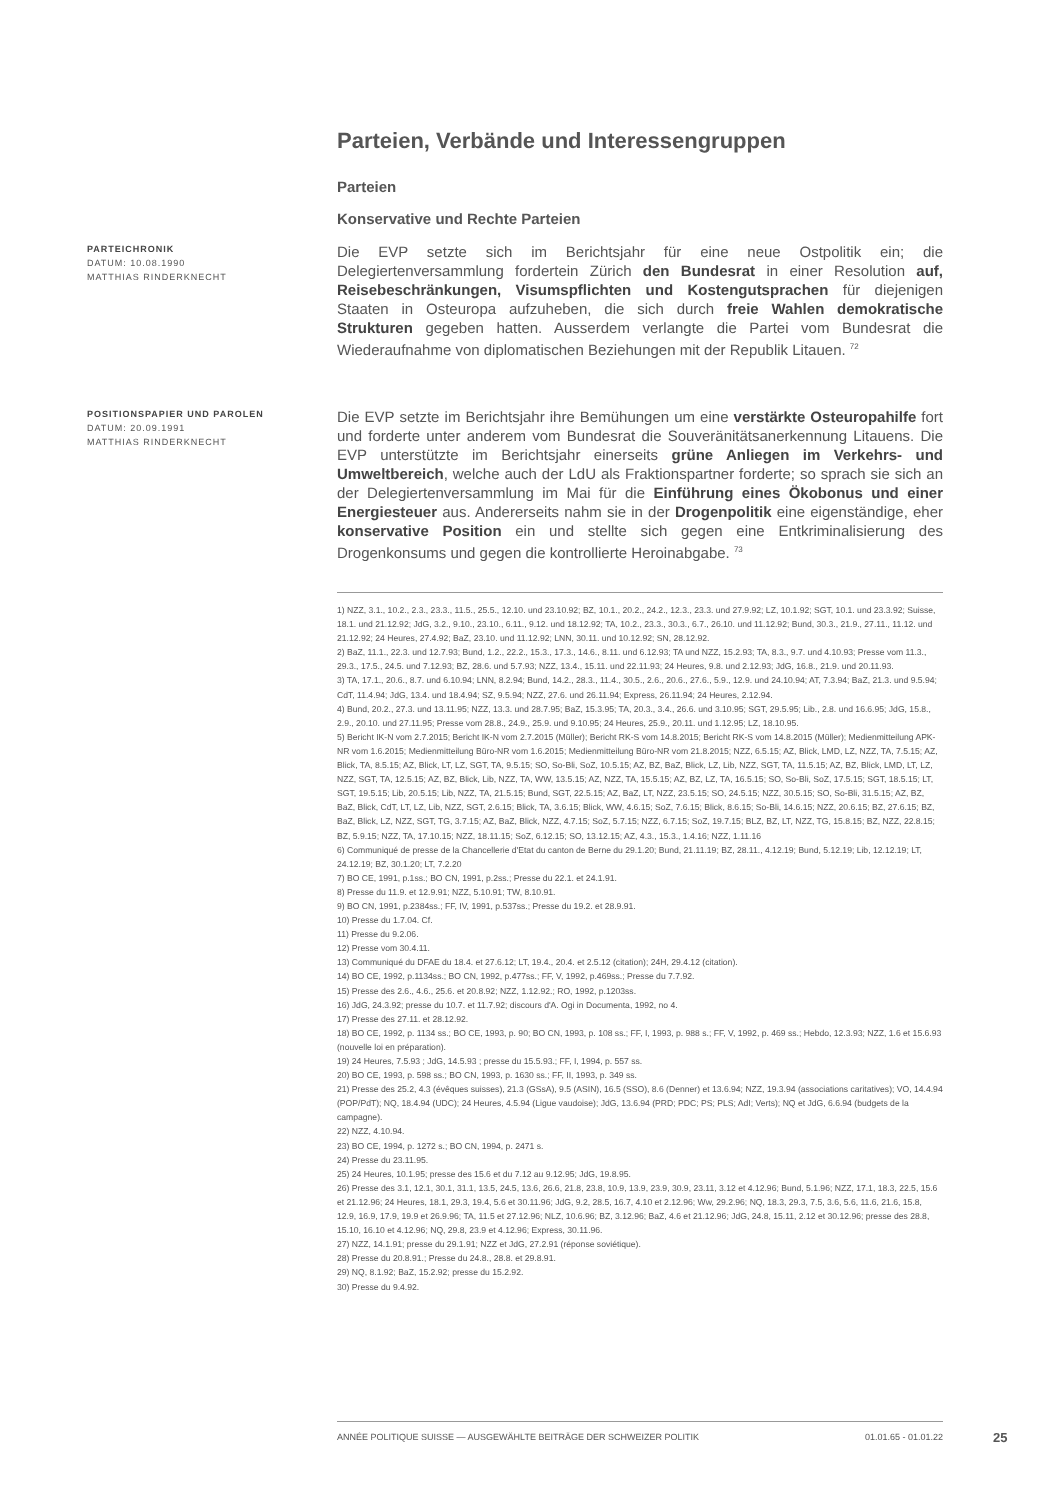Parteien, Verbände und Interessengruppen
Parteien
Konservative und Rechte Parteien
PARTEICHRONIK
DATUM: 10.08.1990
MATTHIAS RINDERKNECHT
Die EVP setzte sich im Berichtsjahr für eine neue Ostpolitik ein; die Delegiertenversammlung fordertein Zürich den Bundesrat in einer Resolution auf, Reisebeschränkungen, Visumspflichten und Kostengutsprachen für diejenigen Staaten in Osteuropa aufzuheben, die sich durch freie Wahlen demokratische Strukturen gegeben hatten. Ausserdem verlangte die Partei vom Bundesrat die Wiederaufnahme von diplomatischen Beziehungen mit der Republik Litauen. <sup>72</sup>
POSITIONSPAPIER UND PAROLEN
DATUM: 20.09.1991
MATTHIAS RINDERKNECHT
Die EVP setzte im Berichtsjahr ihre Bemühungen um eine verstärkte Osteuropahilfe fort und forderte unter anderem vom Bundesrat die Souveränitätsanerkennung Litauens. Die EVP unterstützte im Berichtsjahr einerseits grüne Anliegen im Verkehrs- und Umweltbereich, welche auch der LdU als Fraktionspartner forderte; so sprach sie sich an der Delegiertenversammlung im Mai für die Einführung eines Ökobonus und einer Energiesteuer aus. Andererseits nahm sie in der Drogenpolitik eine eigenständige, eher konservative Position ein und stellte sich gegen eine Entkriminalisierung des Drogenkonsums und gegen die kontrollierte Heroinabgabe. <sup>73</sup>
1) NZZ, 3.1., 10.2., 2.3., 23.3., 11.5., 25.5., 12.10. und 23.10.92; BZ, 10.1., 20.2., 24.2., 12.3., 23.3. und 27.9.92; LZ, 10.1.92; SGT, 10.1. und 23.3.92; Suisse, 18.1. und 21.12.92; JdG, 3.2., 9.10., 23.10., 6.11., 9.12. und 18.12.92; TA, 10.2., 23.3., 30.3., 6.7., 26.10. und 11.12.92; Bund, 30.3., 21.9., 27.11., 11.12. und 21.12.92; 24 Heures, 27.4.92; BaZ, 23.10. und 11.12.92; LNN, 30.11. und 10.12.92; SN, 28.12.92.
2) BaZ, 11.1., 22.3. und 12.7.93; Bund, 1.2., 22.2., 15.3., 17.3., 14.6., 8.11. und 6.12.93; TA und NZZ, 15.2.93; TA, 8.3., 9.7. und 4.10.93; Presse vom 11.3., 29.3., 17.5., 24.5. und 7.12.93; BZ, 28.6. und 5.7.93; NZZ, 13.4., 15.11. und 22.11.93; 24 Heures, 9.8. und 2.12.93; JdG, 16.8., 21.9. und 20.11.93.
3) TA, 17.1., 20.6., 8.7. und 6.10.94; LNN, 8.2.94; Bund, 14.2., 28.3., 11.4., 30.5., 2.6., 20.6., 27.6., 5.9., 12.9. und 24.10.94; AT, 7.3.94; BaZ, 21.3. und 9.5.94; CdT, 11.4.94; JdG, 13.4. und 18.4.94; SZ, 9.5.94; NZZ, 27.6. und 26.11.94; Express, 26.11.94; 24 Heures, 2.12.94.
4) Bund, 20.2., 27.3. und 13.11.95; NZZ, 13.3. und 28.7.95; BaZ, 15.3.95; TA, 20.3., 3.4., 26.6. und 3.10.95; SGT, 29.5.95; Lib., 2.8. und 16.6.95; JdG, 15.8., 2.9., 20.10. und 27.11.95; Presse vom 28.8., 24.9., 25.9. und 9.10.95; 24 Heures, 25.9., 20.11. und 1.12.95; LZ, 18.10.95.
5) Bericht IK-N vom 2.7.2015; Bericht IK-N vom 2.7.2015 (Müller); Bericht RK-S vom 14.8.2015; Bericht RK-S vom 14.8.2015 (Müller); Medienmitteilung APK-NR vom 1.6.2015; Medienmitteilung Büro-NR vom 1.6.2015; Medienmitteilung Büro-NR vom 21.8.2015; NZZ, 6.5.15; AZ, Blick, LMD, LZ, NZZ, TA, 7.5.15; AZ, Blick, TA, 8.5.15; AZ, Blick, LT, LZ, SGT, TA, 9.5.15; SO, So-Bli, SoZ, 10.5.15; AZ, BZ, BaZ, Blick, LZ, Lib, NZZ, SGT, TA, 11.5.15; AZ, BZ, Blick, LMD, LT, LZ, NZZ, SGT, TA, 12.5.15; AZ, BZ, Blick, Lib, NZZ, TA, WW, 13.5.15; AZ, NZZ, TA, 15.5.15; AZ, BZ, LZ, TA, 16.5.15; SO, So-Bli, SoZ, 17.5.15; SGT, 18.5.15; LT, SGT, 19.5.15; Lib, 20.5.15; Lib, NZZ, TA, 21.5.15; Bund, SGT, 22.5.15; AZ, BaZ, LT, NZZ, 23.5.15; SO, 24.5.15; NZZ, 30.5.15; SO, So-Bli, 31.5.15; AZ, BZ, BaZ, Blick, CdT, LT, LZ, Lib, NZZ, SGT, 2.6.15; Blick, TA, 3.6.15; Blick, WW, 4.6.15; SoZ, 7.6.15; Blick, 8.6.15; So-Bli, 14.6.15; NZZ, 20.6.15; BZ, 27.6.15; BZ, BaZ, Blick, LZ, NZZ, SGT, TG, 3.7.15; AZ, BaZ, Blick, NZZ, 4.7.15; SoZ, 5.7.15; NZZ, 6.7.15; SoZ, 19.7.15; BLZ, BZ, LT, NZZ, TG, 15.8.15; BZ, NZZ, 22.8.15; BZ, 5.9.15; NZZ, TA, 17.10.15; NZZ, 18.11.15; SoZ, 6.12.15; SO, 13.12.15; AZ, 4.3., 15.3., 1.4.16; NZZ, 1.11.16
6) Communiqué de presse de la Chancellerie d'Etat du canton de Berne du 29.1.20; Bund, 21.11.19; BZ, 28.11., 4.12.19; Bund, 5.12.19; Lib, 12.12.19; LT, 24.12.19; BZ, 30.1.20; LT, 7.2.20
7) BO CE, 1991, p.1ss.; BO CN, 1991, p.2ss.; Presse du 22.1. et 24.1.91.
8) Presse du 11.9. et 12.9.91; NZZ, 5.10.91; TW, 8.10.91.
9) BO CN, 1991, p.2384ss.; FF, IV, 1991, p.537ss.; Presse du 19.2. et 28.9.91.
10) Presse du 1.7.04. Cf.
11) Presse du 9.2.06.
12) Presse vom 30.4.11.
13) Communiqué du DFAE du 18.4. et 27.6.12; LT, 19.4., 20.4. et 2.5.12 (citation); 24H, 29.4.12 (citation).
14) BO CE, 1992, p.1134ss.; BO CN, 1992, p.477ss.; FF, V, 1992, p.469ss.; Presse du 7.7.92.
15) Presse des 2.6., 4.6., 25.6. et 20.8.92; NZZ, 1.12.92.; RO, 1992, p.1203ss.
16) JdG, 24.3.92; presse du 10.7. et 11.7.92; discours d'A. Ogi in Documenta, 1992, no 4.
17) Presse des 27.11. et 28.12.92.
18) BO CE, 1992, p. 1134 ss.; BO CE, 1993, p. 90; BO CN, 1993, p. 108 ss.; FF, I, 1993, p. 988 s.; FF, V, 1992, p. 469 ss.; Hebdo, 12.3.93; NZZ, 1.6 et 15.6.93 (nouvelle loi en préparation).
19) 24 Heures, 7.5.93 ; JdG, 14.5.93 ; presse du 15.5.93.; FF, I, 1994, p. 557 ss.
20) BO CE, 1993, p. 598 ss.; BO CN, 1993, p. 1630 ss.; FF, II, 1993, p. 349 ss.
21) Presse des 25.2, 4.3 (évêques suisses), 21.3 (GSsA), 9.5 (ASIN), 16.5 (SSO), 8.6 (Denner) et 13.6.94; NZZ, 19.3.94 (associations caritatives); VO, 14.4.94 (POP/PdT); NQ, 18.4.94 (UDC); 24 Heures, 4.5.94 (Ligue vaudoise); JdG, 13.6.94 (PRD; PDC; PS; PLS; AdI; Verts); NQ et JdG, 6.6.94 (budgets de la campagne).
22) NZZ, 4.10.94.
23) BO CE, 1994, p. 1272 s.; BO CN, 1994, p. 2471 s.
24) Presse du 23.11.95.
25) 24 Heures, 10.1.95; presse des 15.6 et du 7.12 au 9.12.95; JdG, 19.8.95.
26) Presse des 3.1, 12.1, 30.1, 31.1, 13.5, 24.5, 13.6, 26.6, 21.8, 23.8, 10.9, 13.9, 23.9, 30.9, 23.11, 3.12 et 4.12.96; Bund, 5.1.96; NZZ, 17.1, 18.3, 22.5, 15.6 et 21.12.96; 24 Heures, 18.1, 29.3, 19.4, 5.6 et 30.11.96; JdG, 9.2, 28.5, 16.7, 4.10 et 2.12.96; Ww, 29.2.96; NQ, 18.3, 29.3, 7.5, 3.6, 5.6, 11.6, 21.6, 15.8, 12.9, 16.9, 17.9, 19.9 et 26.9.96; TA, 11.5 et 27.12.96; NLZ, 10.6.96; BZ, 3.12.96; BaZ, 4.6 et 21.12.96; JdG, 24.8, 15.11, 2.12 et 30.12.96; presse des 28.8, 15.10, 16.10 et 4.12.96; NQ, 29.8, 23.9 et 4.12.96; Express, 30.11.96.
27) NZZ, 14.1.91; presse du 29.1.91; NZZ et JdG, 27.2.91 (réponse soviétique).
28) Presse du 20.8.91.; Presse du 24.8., 28.8. et 29.8.91.
29) NQ, 8.1.92; BaZ, 15.2.92; presse du 15.2.92.
30) Presse du 9.4.92.
ANNÉE POLITIQUE SUISSE — AUSGEWÄHLTE BEITRÄGE DER SCHWEIZER POLITIK 01.01.65 - 01.01.22
25